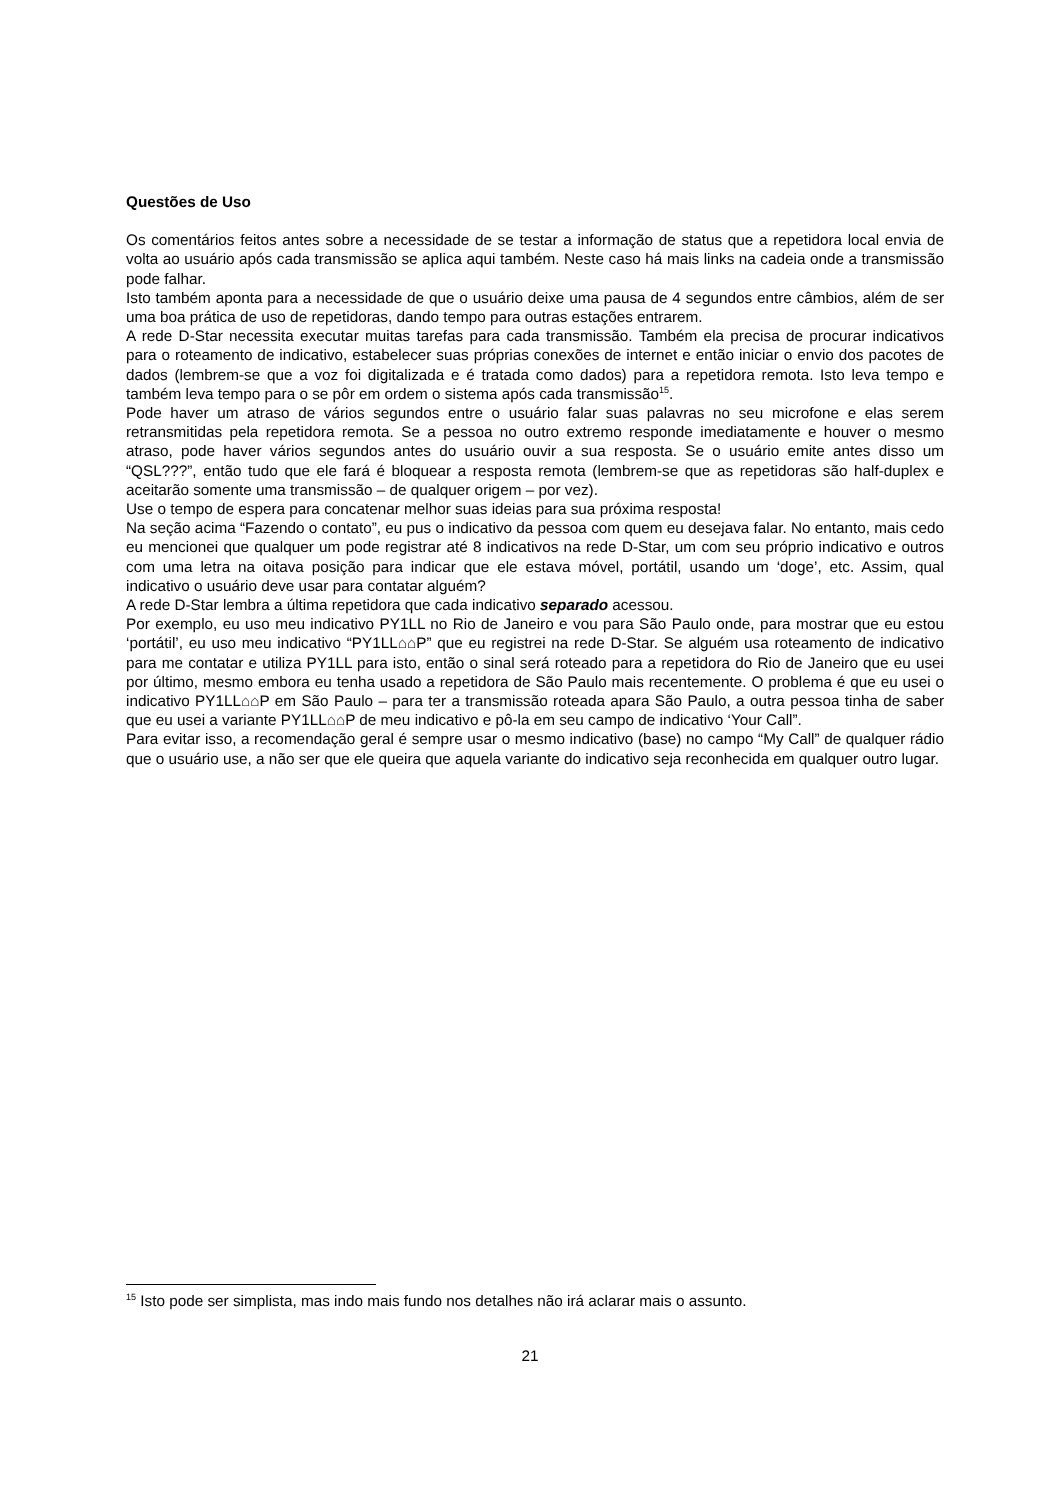Questões de Uso
Os comentários feitos antes sobre a necessidade de se testar a informação de status que a repetidora local envia de volta ao usuário após cada transmissão se aplica aqui também. Neste caso há mais links na cadeia onde a transmissão pode falhar.
Isto também aponta para a necessidade de que o usuário deixe uma pausa de 4 segundos entre câmbios, além de ser uma boa prática de uso de repetidoras, dando tempo para outras estações entrarem.
A rede D-Star necessita executar muitas tarefas para cada transmissão. Também ela precisa de procurar indicativos para o roteamento de indicativo, estabelecer suas próprias conexões de internet e então iniciar o envio dos pacotes de dados (lembrem-se que a voz foi digitalizada e é tratada como dados) para a repetidora remota. Isto leva tempo e também leva tempo para o se pôr em ordem o sistema após cada transmissão<sup>15</sup>.
Pode haver um atraso de vários segundos entre o usuário falar suas palavras no seu microfone e elas serem retransmitidas pela repetidora remota. Se a pessoa no outro extremo responde imediatamente e houver o mesmo atraso, pode haver vários segundos antes do usuário ouvir a sua resposta. Se o usuário emite antes disso um “QSL???”, então tudo que ele fará é bloquear a resposta remota (lembrem-se que as repetidoras são half-duplex e aceitarão somente uma transmissão – de qualquer origem – por vez).
Use o tempo de espera para concatenar melhor suas ideias para sua próxima resposta!
Na seção acima “Fazendo o contato”, eu pus o indicativo da pessoa com quem eu desejava falar. No entanto, mais cedo eu mencionei que qualquer um pode registrar até 8 indicativos na rede D-Star, um com seu próprio indicativo e outros com uma letra na oitava posição para indicar que ele estava móvel, portátil, usando um ‘doge’, etc. Assim, qual indicativo o usuário deve usar para contatar alguém?
A rede D-Star lembra a última repetidora que cada indicativo separado acessou.
Por exemplo, eu uso meu indicativo PY1LL no Rio de Janeiro e vou para São Paulo onde, para mostrar que eu estou ‘portátil’, eu uso meu indicativo “PY1LL⌂⌂P” que eu registrei na rede D-Star. Se alguém usa roteamento de indicativo para me contatar e utiliza PY1LL para isto, então o sinal será roteado para a repetidora do Rio de Janeiro que eu usei por último, mesmo embora eu tenha usado a repetidora de São Paulo mais recentemente. O problema é que eu usei o indicativo PY1LL⌂⌂P em São Paulo – para ter a transmissão roteada apara São Paulo, a outra pessoa tinha de saber que eu usei a variante PY1LL⌂⌂P de meu indicativo e pô-la em seu campo de indicativo ‘Your Call”.
Para evitar isso, a recomendação geral é sempre usar o mesmo indicativo (base) no campo “My Call” de qualquer rádio que o usuário use, a não ser que ele queira que aquela variante do indicativo seja reconhecida em qualquer outro lugar.
<sup>15</sup> Isto pode ser simplista, mas indo mais fundo nos detalhes não irá aclarar mais o assunto.
21